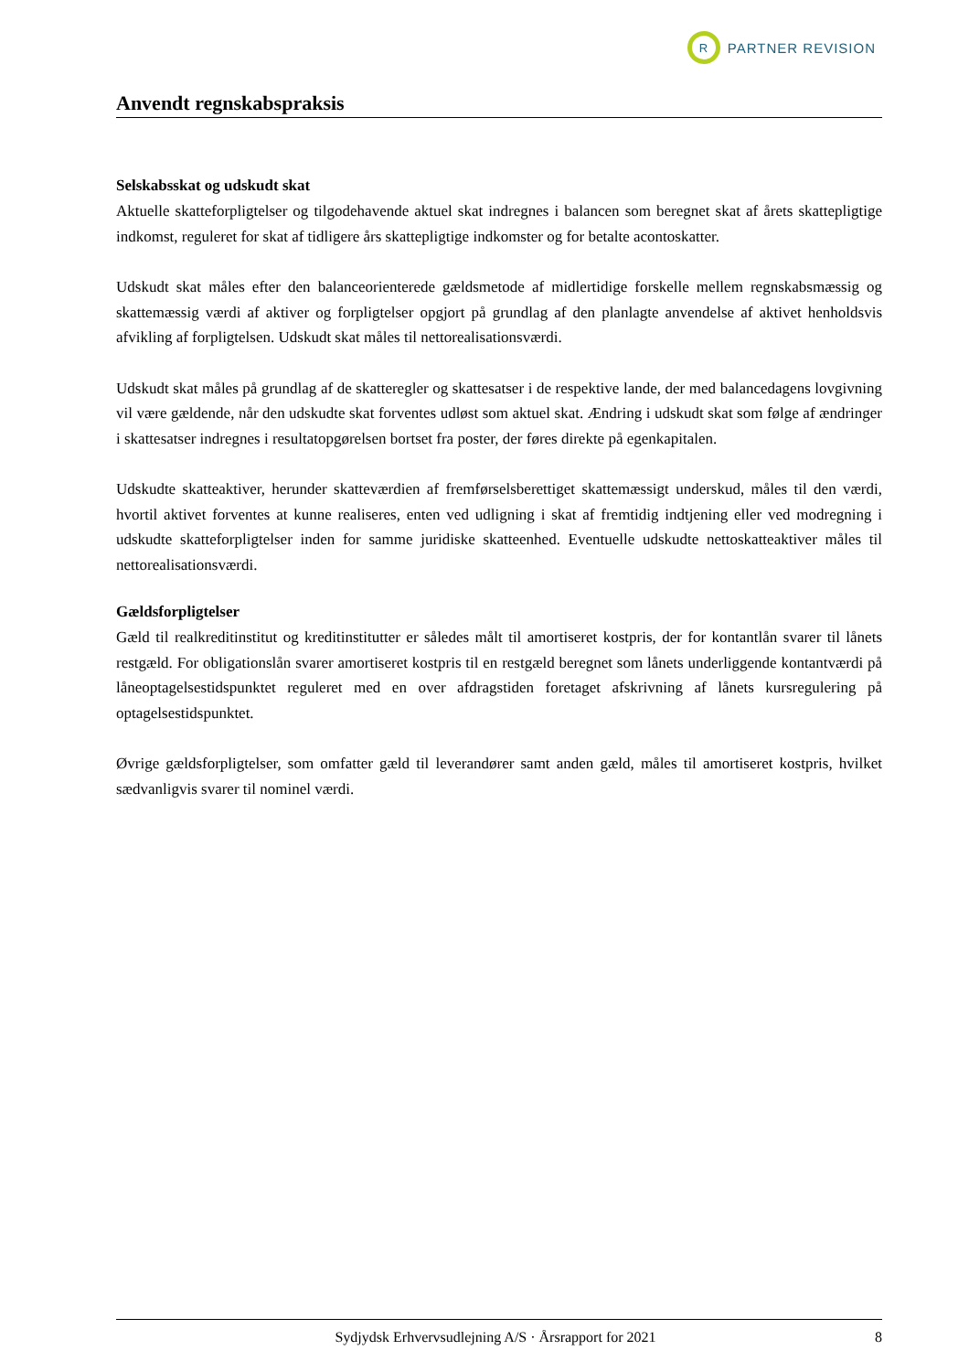R
PARTNER REVISION
Anvendt regnskabspraksis
Selskabsskat og udskudt skat
Aktuelle skatteforpligtelser og tilgodehavende aktuel skat indregnes i balancen som beregnet skat af årets skattepligtige indkomst, reguleret for skat af tidligere års skattepligtige indkomster og for betalte aconto­skatter.
Udskudt skat måles efter den balanceorienterede gældsmetode af midlertidige forskelle mellem regn­skabsmæssig og skattemæssig værdi af aktiver og forpligtelser opgjort på grundlag af den planlagte an­vendelse af aktivet henholdsvis afvikling af forpligtelsen. Udskudt skat måles til nettorealisationsværdi.
Udskudt skat måles på grundlag af de skatteregler og skattesatser i de respektive lande, der med balance­dagens lovgivning vil være gældende, når den udskudte skat forventes udløst som aktuel skat. Ændring i udskudt skat som følge af ændringer i skattesatser indregnes i resultatopgørelsen bortset fra poster, der føres direkte på egenkapitalen.
Udskudte skatteaktiver, herunder skatteværdien af fremførselsberettiget skattemæssigt underskud, måles til den værdi, hvortil aktivet forventes at kunne realiseres, enten ved udligning i skat af fremtidig indtje­ning eller ved modregning i udskudte skatteforpligtelser inden for samme juridiske skatteenhed. Eventu­elle udskudte nettoskatteaktiver måles til nettorealisationsværdi.
Gældsforpligtelser
Gæld til realkreditinstitut og kreditinstitutter er således målt til amortiseret kostpris, der for kontantlån svarer til lånets restgæld. For obligationslån svarer amortiseret kostpris til en restgæld beregnet som lå­nets underliggende kontantværdi på låneoptagelsestidspunktet reguleret med en over afdragstiden foreta­get afskrivning af lånets kursregulering på optagelsestidspunktet.
Øvrige gældsforpligtelser, som omfatter gæld til leverandører samt anden gæld, måles til amortiseret kostpris, hvilket sædvanligvis svarer til nominel værdi.
Sydjydsk Erhvervsudlejning A/S · Årsrapport for 2021 8